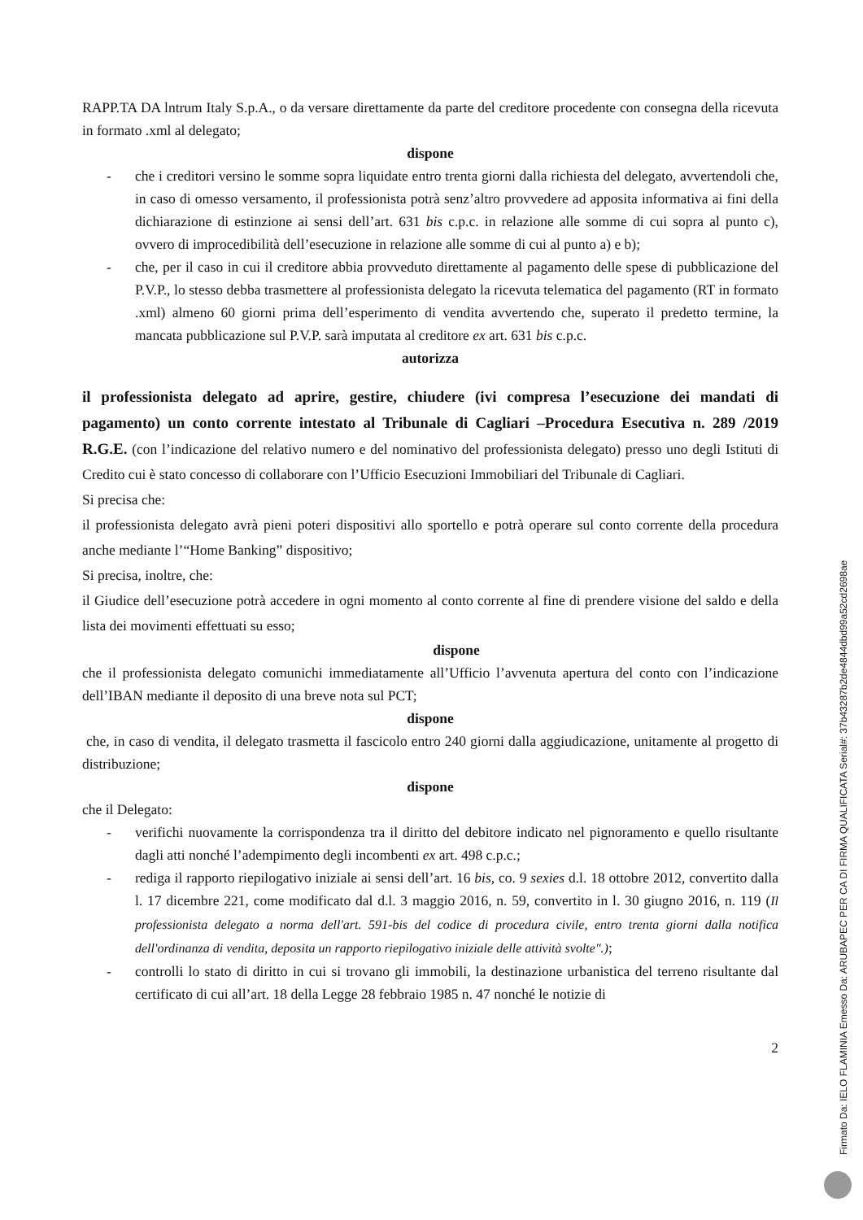RAPP.TA DA lntrum Italy S.p.A., o da versare direttamente da parte del creditore procedente con consegna della ricevuta in formato .xml al delegato;
dispone
- che i creditori versino le somme sopra liquidate entro trenta giorni dalla richiesta del delegato, avvertendoli che, in caso di omesso versamento, il professionista potrà senz’altro provvedere ad apposita informativa ai fini della dichiarazione di estinzione ai sensi dell’art. 631 bis c.p.c. in relazione alle somme di cui sopra al punto c), ovvero di improcedibilità dell’esecuzione in relazione alle somme di cui al punto a) e b);
- che, per il caso in cui il creditore abbia provveduto direttamente al pagamento delle spese di pubblicazione del P.V.P., lo stesso debba trasmettere al professionista delegato la ricevuta telematica del pagamento (RT in formato .xml) almeno 60 giorni prima dell’esperimento di vendita avvertendo che, superato il predetto termine, la mancata pubblicazione sul P.V.P. sarà imputata al creditore ex art. 631 bis c.p.c.
autorizza
il professionista delegato ad aprire, gestire, chiudere (ivi compresa l’esecuzione dei mandati di pagamento) un conto corrente intestato al Tribunale di Cagliari –Procedura Esecutiva n. 289 /2019 R.G.E. (con l’indicazione del relativo numero e del nominativo del professionista delegato) presso uno degli Istituti di Credito cui è stato concesso di collaborare con l’Ufficio Esecuzioni Immobiliari del Tribunale di Cagliari.
Si precisa che:
il professionista delegato avrà pieni poteri dispositivi allo sportello e potrà operare sul conto corrente della procedura anche mediante l’“Home Banking” dispositivo;
Si precisa, inoltre, che:
il Giudice dell’esecuzione potrà accedere in ogni momento al conto corrente al fine di prendere visione del saldo e della lista dei movimenti effettuati su esso;
dispone
che il professionista delegato comunichi immediatamente all’Ufficio l’avvenuta apertura del conto con l’indicazione dell’IBAN mediante il deposito di una breve nota sul PCT;
dispone
che, in caso di vendita, il delegato trasmetta il fascicolo entro 240 giorni dalla aggiudicazione, unitamente al progetto di distribuzione;
dispone
che il Delegato:
- verifichi nuovamente la corrispondenza tra il diritto del debitore indicato nel pignoramento e quello risultante dagli atti nonché l’adempimento degli incombenti ex art. 498 c.p.c.;
- rediga il rapporto riepilogativo iniziale ai sensi dell’art. 16 bis, co. 9 sexies d.l. 18 ottobre 2012, convertito dalla l. 17 dicembre 221, come modificato dal d.l. 3 maggio 2016, n. 59, convertito in l. 30 giugno 2016, n. 119 (Il professionista delegato a norma dell'art. 591-bis del codice di procedura civile, entro trenta giorni dalla notifica dell'ordinanza di vendita, deposita un rapporto riepilogativo iniziale delle attività svolte".);
- controlli lo stato di diritto in cui si trovano gli immobili, la destinazione urbanistica del terreno risultante dal certificato di cui all’art. 18 della Legge 28 febbraio 1985 n. 47 nonché le notizie di
2
Firmato Da: IELO FLAMINIA Emesso Da: ARUBAPEC PER CA DI FIRMA QUALIFICATA Serial#: 37b43287b2de4844dbd99a52cd2698ae